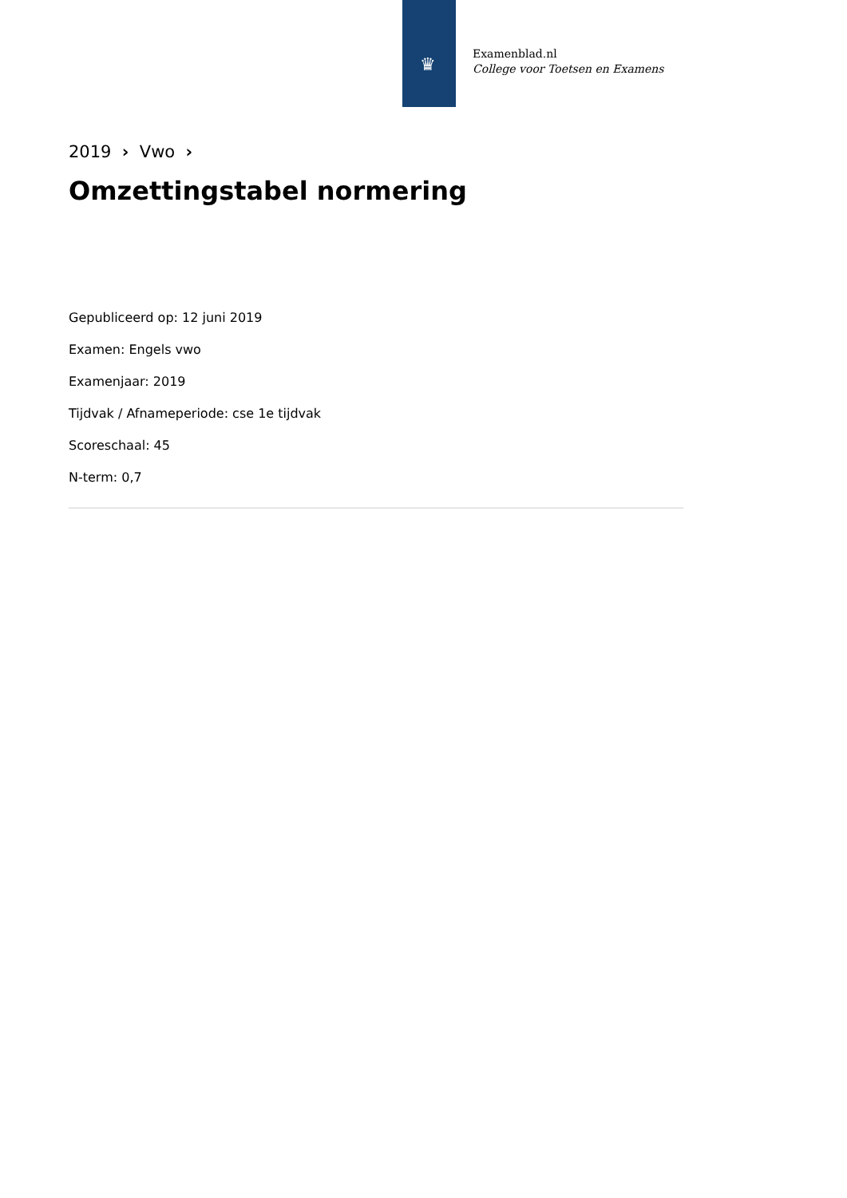♛
Examenblad.nl
College voor Toetsen en Examens
2019 › Vwo ›
Omzettingstabel normering
Gepubliceerd op: 12 juni 2019
Examen: Engels vwo
Examenjaar: 2019
Tijdvak / Afnameperiode: cse 1e tijdvak
Scoreschaal: 45
N-term: 0,7